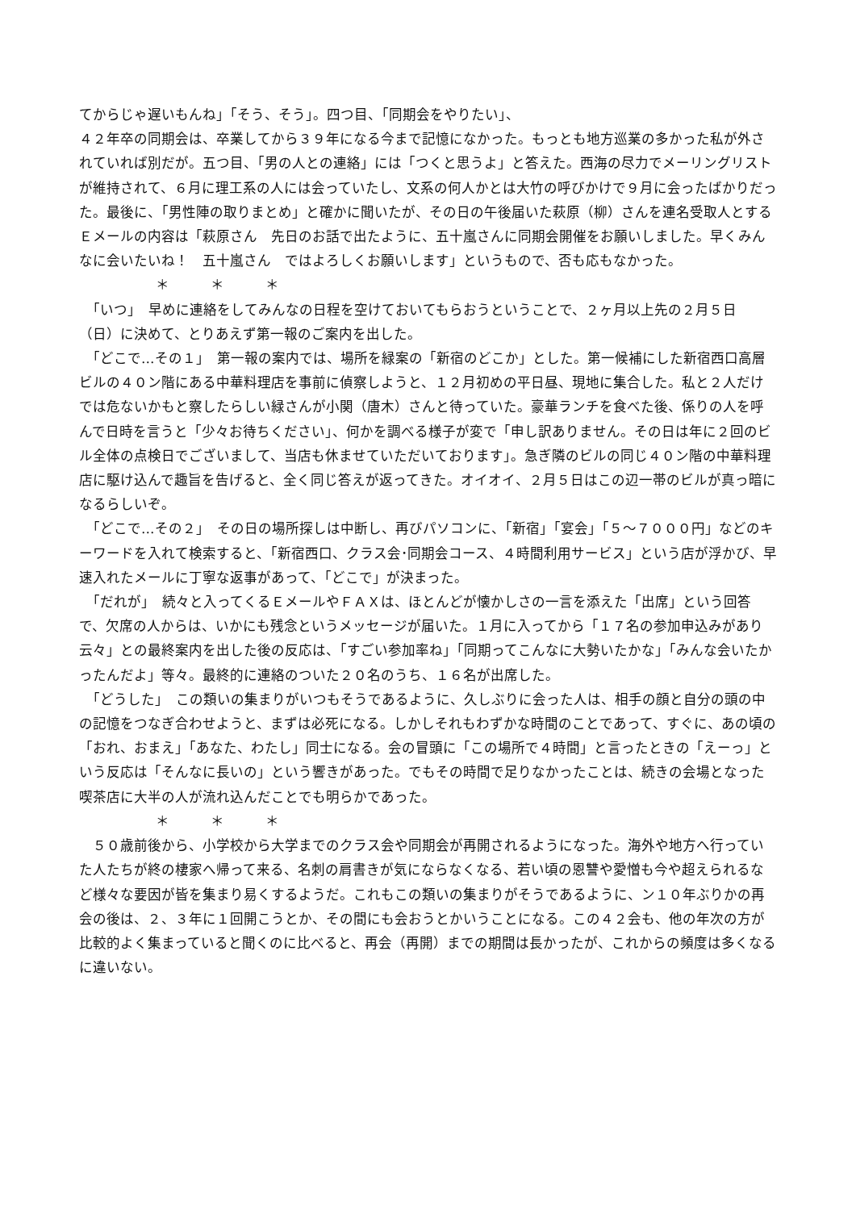てからじゃ遅いもんね」「そう、そう」。四つ目、「同期会をやりたい」、
４２年卒の同期会は、卒業してから３９年になる今まで記憶になかった。もっとも地方巡業の多かった私が外されていれば別だが。五つ目、「男の人との連絡」には「つくと思うよ」と答えた。西海の尽力でメーリングリストが維持されて、６月に理工系の人には会っていたし、文系の何人かとは大竹の呼びかけで９月に会ったばかりだった。最後に、「男性陣の取りまとめ」と確かに聞いたが、その日の午後届いた萩原（柳）さんを連名受取人とするＥメールの内容は「萩原さん　先日のお話で出たように、五十嵐さんに同期会開催をお願いしました。早くみんなに会いたいね！　五十嵐さん　ではよろしくお願いします」というもので、否も応もなかった。
＊　　　＊　　　＊
　「いつ」　早めに連絡をしてみんなの日程を空けておいてもらおうということで、２ヶ月以上先の２月５日（日）に決めて、とりあえず第一報のご案内を出した。
　「どこで…その１」　第一報の案内では、場所を緑案の「新宿のどこか」とした。第一候補にした新宿西口高層ビルの４０ン階にある中華料理店を事前に偵察しようと、１２月初めの平日昼、現地に集合した。私と２人だけでは危ないかもと察したらしい緑さんが小関（唐木）さんと待っていた。豪華ランチを食べた後、係りの人を呼んで日時を言うと「少々お待ちください」、何かを調べる様子が変で「申し訳ありません。その日は年に２回のビル全体の点検日でございまして、当店も休ませていただいております」。急ぎ隣のビルの同じ４０ン階の中華料理店に駆け込んで趣旨を告げると、全く同じ答えが返ってきた。オイオイ、２月５日はこの辺一帯のビルが真っ暗になるらしいぞ。
　「どこで…その２」　その日の場所探しは中断し、再びパソコンに、「新宿」「宴会」「５〜７０００円」などのキーワードを入れて検索すると、「新宿西口、クラス会･同期会コース、４時間利用サービス」という店が浮かび、早速入れたメールに丁寧な返事があって、「どこで」が決まった。
　「だれが」　続々と入ってくるＥメールやＦＡＸは、ほとんどが懐かしさの一言を添えた「出席」という回答で、欠席の人からは、いかにも残念というメッセージが届いた。１月に入ってから「１７名の参加申込みがあり　云々」との最終案内を出した後の反応は、「すごい参加率ね」「同期ってこんなに大勢いたかな」「みんな会いたかったんだよ」等々。最終的に連絡のついた２０名のうち、１６名が出席した。
　「どうした」　この類いの集まりがいつもそうであるように、久しぶりに会った人は、相手の顔と自分の頭の中の記憶をつなぎ合わせようと、まずは必死になる。しかしそれもわずかな時間のことであって、すぐに、あの頃の「おれ、おまえ」「あなた、わたし」同士になる。会の冒頭に「この場所で４時間」と言ったときの「えーっ」という反応は「そんなに長いの」という響きがあった。でもその時間で足りなかったことは、続きの会場となった喫茶店に大半の人が流れ込んだことでも明らかであった。
＊　　　＊　　　＊
　５０歳前後から、小学校から大学までのクラス会や同期会が再開されるようになった。海外や地方へ行っていた人たちが終の棲家へ帰って来る、名刺の肩書きが気にならなくなる、若い頃の恩讐や愛憎も今や超えられるなど様々な要因が皆を集まり易くするようだ。これもこの類いの集まりがそうであるように、ン１０年ぶりかの再会の後は、２、３年に１回開こうとか、その間にも会おうとかいうことになる。この４２会も、他の年次の方が比較的よく集まっていると聞くのに比べると、再会（再開）までの期間は長かったが、これからの頻度は多くなるに違いない。